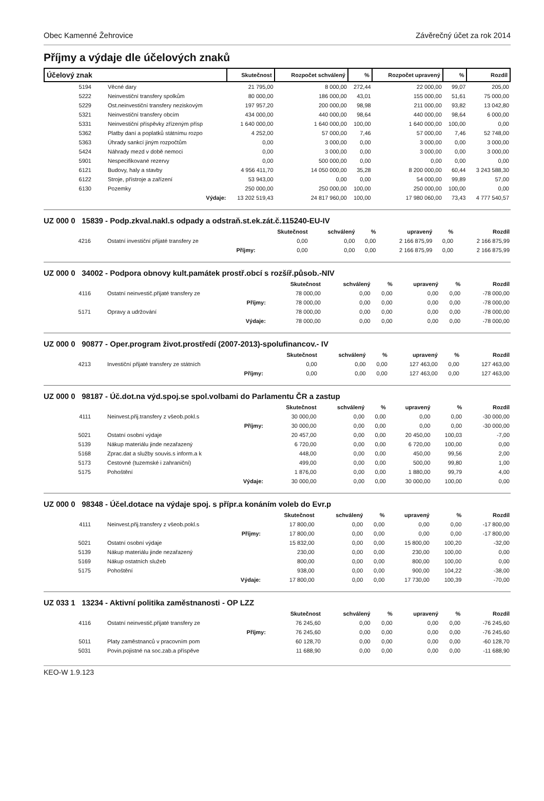Obec Kamenné Žehrovice Závěrečný účet za rok 2014
Příjmy a výdaje dle účelových znaků
| Účelový znak | | Skutečnost | Rozpočet schválený | % | Rozpočet upravený | % | Rozdíl |
| --- | --- | --- | --- | --- | --- | --- | --- |
| 5194 | Věcné dary | 21 795,00 | 8 000,00 | 272,44 | 22 000,00 | 99,07 | 205,00 |
| 5222 | Neinvestiční transfery spolkům | 80 000,00 | 186 000,00 | 43,01 | 155 000,00 | 51,61 | 75 000,00 |
| 5229 | Ost.neinvestiční transfery neziskovým | 197 957,20 | 200 000,00 | 98,98 | 211 000,00 | 93,82 | 13 042,80 |
| 5321 | Neinvestiční transfery obcím | 434 000,00 | 440 000,00 | 98,64 | 440 000,00 | 98,64 | 6 000,00 |
| 5331 | Neinvestiční příspěvky zřízeným přísp | 1 640 000,00 | 1 640 000,00 | 100,00 | 1 640 000,00 | 100,00 | 0,00 |
| 5362 | Platby daní a poplatků státnímu rozpo | 4 252,00 | 57 000,00 | 7,46 | 57 000,00 | 7,46 | 52 748,00 |
| 5363 | Úhrady sankcí jiným rozpočtům | 0,00 | 3 000,00 | 0,00 | 3 000,00 | 0,00 | 3 000,00 |
| 5424 | Náhrady mezd v době nemoci | 0,00 | 3 000,00 | 0,00 | 3 000,00 | 0,00 | 3 000,00 |
| 5901 | Nespecifikované rezervy | 0,00 | 500 000,00 | 0,00 | 0,00 | 0,00 | 0,00 |
| 6121 | Budovy, haly a stavby | 4 956 411,70 | 14 050 000,00 | 35,28 | 8 200 000,00 | 60,44 | 3 243 588,30 |
| 6122 | Stroje, přístroje a zařízení | 53 943,00 | 0,00 | 0,00 | 54 000,00 | 99,89 | 57,00 |
| 6130 | Pozemky | 250 000,00 | 250 000,00 | 100,00 | 250 000,00 | 100,00 | 0,00 |
| | Výdaje: | 13 202 519,43 | 24 817 960,00 | 100,00 | 17 980 060,00 | 73,43 | 4 777 540,57 |
UZ 000 0 15839 - Podp.zkval.nakl.s odpady a odstraň.st.ek.zát.č.115240-EU-IV
| | | Skutečnost | schválený | % | upravený | % | Rozdíl |
| --- | --- | --- | --- | --- | --- | --- | --- |
| 4216 | Ostatní investiční přijaté transfery ze | 0,00 | 0,00 | 0,00 | 2 166 875,99 | 0,00 | 2 166 875,99 |
| | Příjmy: | 0,00 | 0,00 | 0,00 | 2 166 875,99 | 0,00 | 2 166 875,99 |
UZ 000 0 34002 - Podpora obnovy kult.památek prostř.obcí s rozšíř.působ.-NIV
| | | Skutečnost | schválený | % | upravený | % | Rozdíl |
| --- | --- | --- | --- | --- | --- | --- | --- |
| 4116 | Ostatní neinvestič.přijaté transfery ze | 78 000,00 | 0,00 | 0,00 | 0,00 | 0,00 | -78 000,00 |
| | Příjmy: | 78 000,00 | 0,00 | 0,00 | 0,00 | 0,00 | -78 000,00 |
| 5171 | Opravy a udržování | 78 000,00 | 0,00 | 0,00 | 0,00 | 0,00 | -78 000,00 |
| | Výdaje: | 78 000,00 | 0,00 | 0,00 | 0,00 | 0,00 | -78 000,00 |
UZ 000 0 90877 - Oper.program život.prostředí (2007-2013)-spolufinancov.- IV
| | | Skutečnost | schválený | % | upravený | % | Rozdíl |
| --- | --- | --- | --- | --- | --- | --- | --- |
| 4213 | Investiční přijaté transfery ze státních | 0,00 | 0,00 | 0,00 | 127 463,00 | 0,00 | 127 463,00 |
| | Příjmy: | 0,00 | 0,00 | 0,00 | 127 463,00 | 0,00 | 127 463,00 |
UZ 000 0 98187 - Úč.dot.na výd.spoj.se spol.volbami do Parlamentu ČR a zastup
| | | Skutečnost | schválený | % | upravený | % | Rozdíl |
| --- | --- | --- | --- | --- | --- | --- | --- |
| 4111 | Neinvest.přij.transfery z všeob.pokl.s | 30 000,00 | 0,00 | 0,00 | 0,00 | 0,00 | -30 000,00 |
| | Příjmy: | 30 000,00 | 0,00 | 0,00 | 0,00 | 0,00 | -30 000,00 |
| 5021 | Ostatní osobní výdaje | 20 457,00 | 0,00 | 0,00 | 20 450,00 | 100,03 | -7,00 |
| 5139 | Nákup materiálu jinde nezařazený | 6 720,00 | 0,00 | 0,00 | 6 720,00 | 100,00 | 0,00 |
| 5168 | Zprac.dat a služby souvis.s inform.a k | 448,00 | 0,00 | 0,00 | 450,00 | 99,56 | 2,00 |
| 5173 | Cestovné (tuzemské i zahraniční) | 499,00 | 0,00 | 0,00 | 500,00 | 99,80 | 1,00 |
| 5175 | Pohoštění | 1 876,00 | 0,00 | 0,00 | 1 880,00 | 99,79 | 4,00 |
| | Výdaje: | 30 000,00 | 0,00 | 0,00 | 30 000,00 | 100,00 | 0,00 |
UZ 000 0 98348 - Účel.dotace na výdaje spoj. s přípr.a konáním voleb do Evr.p
| | | Skutečnost | schválený | % | upravený | % | Rozdíl |
| --- | --- | --- | --- | --- | --- | --- | --- |
| 4111 | Neinvest.přij.transfery z všeob.pokl.s | 17 800,00 | 0,00 | 0,00 | 0,00 | 0,00 | -17 800,00 |
| | Příjmy: | 17 800,00 | 0,00 | 0,00 | 0,00 | 0,00 | -17 800,00 |
| 5021 | Ostatní osobní výdaje | 15 832,00 | 0,00 | 0,00 | 15 800,00 | 100,20 | -32,00 |
| 5139 | Nákup materiálu jinde nezařazený | 230,00 | 0,00 | 0,00 | 230,00 | 100,00 | 0,00 |
| 5169 | Nákup ostatních služeb | 800,00 | 0,00 | 0,00 | 800,00 | 100,00 | 0,00 |
| 5175 | Pohoštění | 938,00 | 0,00 | 0,00 | 900,00 | 104,22 | -38,00 |
| | Výdaje: | 17 800,00 | 0,00 | 0,00 | 17 730,00 | 100,39 | -70,00 |
UZ 033 1 13234 - Aktivní politika zaměstnanosti - OP LZZ
| | | Skutečnost | schválený | % | upravený | % | Rozdíl |
| --- | --- | --- | --- | --- | --- | --- | --- |
| 4116 | Ostatní neinvestič.přijaté transfery ze | 76 245,60 | 0,00 | 0,00 | 0,00 | 0,00 | -76 245,60 |
| | Příjmy: | 76 245,60 | 0,00 | 0,00 | 0,00 | 0,00 | -76 245,60 |
| 5011 | Platy zaměstnanců v pracovním pom | 60 128,70 | 0,00 | 0,00 | 0,00 | 0,00 | -60 128,70 |
| 5031 | Povin.pojistné na soc.zab.a příspěve | 11 688,90 | 0,00 | 0,00 | 0,00 | 0,00 | -11 688,90 |
KEO-W 1.9.123